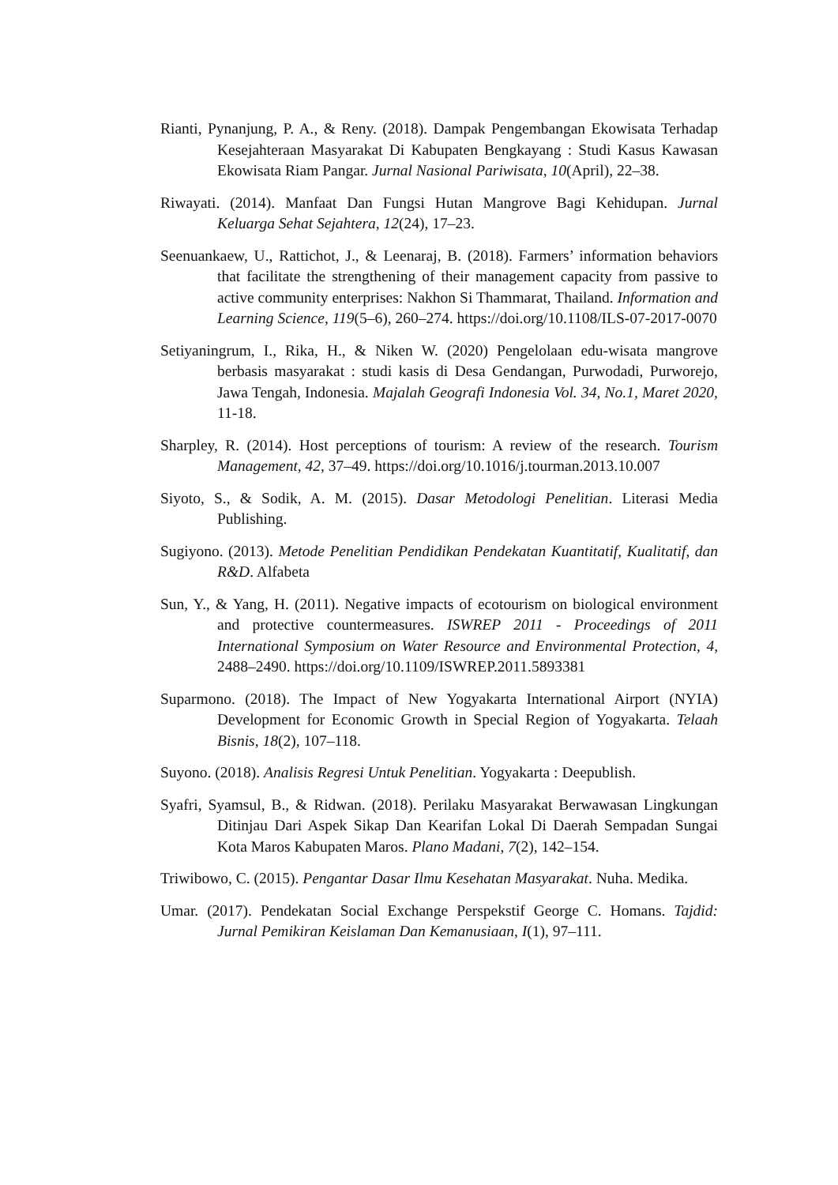Rianti, Pynanjung, P. A., & Reny. (2018). Dampak Pengembangan Ekowisata Terhadap Kesejahteraan Masyarakat Di Kabupaten Bengkayang : Studi Kasus Kawasan Ekowisata Riam Pangar. Jurnal Nasional Pariwisata, 10(April), 22–38.
Riwayati. (2014). Manfaat Dan Fungsi Hutan Mangrove Bagi Kehidupan. Jurnal Keluarga Sehat Sejahtera, 12(24), 17–23.
Seenuankaew, U., Rattichot, J., & Leenaraj, B. (2018). Farmers’ information behaviors that facilitate the strengthening of their management capacity from passive to active community enterprises: Nakhon Si Thammarat, Thailand. Information and Learning Science, 119(5–6), 260–274. https://doi.org/10.1108/ILS-07-2017-0070
Setiyaningrum, I., Rika, H., & Niken W. (2020) Pengelolaan edu-wisata mangrove berbasis masyarakat : studi kasis di Desa Gendangan, Purwodadi, Purworejo, Jawa Tengah, Indonesia. Majalah Geografi Indonesia Vol. 34, No.1, Maret 2020, 11-18.
Sharpley, R. (2014). Host perceptions of tourism: A review of the research. Tourism Management, 42, 37–49. https://doi.org/10.1016/j.tourman.2013.10.007
Siyoto, S., & Sodik, A. M. (2015). Dasar Metodologi Penelitian. Literasi Media Publishing.
Sugiyono. (2013). Metode Penelitian Pendidikan Pendekatan Kuantitatif, Kualitatif, dan R&D. Alfabeta
Sun, Y., & Yang, H. (2011). Negative impacts of ecotourism on biological environment and protective countermeasures. ISWREP 2011 - Proceedings of 2011 International Symposium on Water Resource and Environmental Protection, 4, 2488–2490. https://doi.org/10.1109/ISWREP.2011.5893381
Suparmono. (2018). The Impact of New Yogyakarta International Airport (NYIA) Development for Economic Growth in Special Region of Yogyakarta. Telaah Bisnis, 18(2), 107–118.
Suyono. (2018). Analisis Regresi Untuk Penelitian. Yogyakarta : Deepublish.
Syafri, Syamsul, B., & Ridwan. (2018). Perilaku Masyarakat Berwawasan Lingkungan Ditinjau Dari Aspek Sikap Dan Kearifan Lokal Di Daerah Sempadan Sungai Kota Maros Kabupaten Maros. Plano Madani, 7(2), 142–154.
Triwibowo, C. (2015). Pengantar Dasar Ilmu Kesehatan Masyarakat. Nuha. Medika.
Umar. (2017). Pendekatan Social Exchange Perspekstif George C. Homans. Tajdid: Jurnal Pemikiran Keislaman Dan Kemanusiaan, I(1), 97–111.